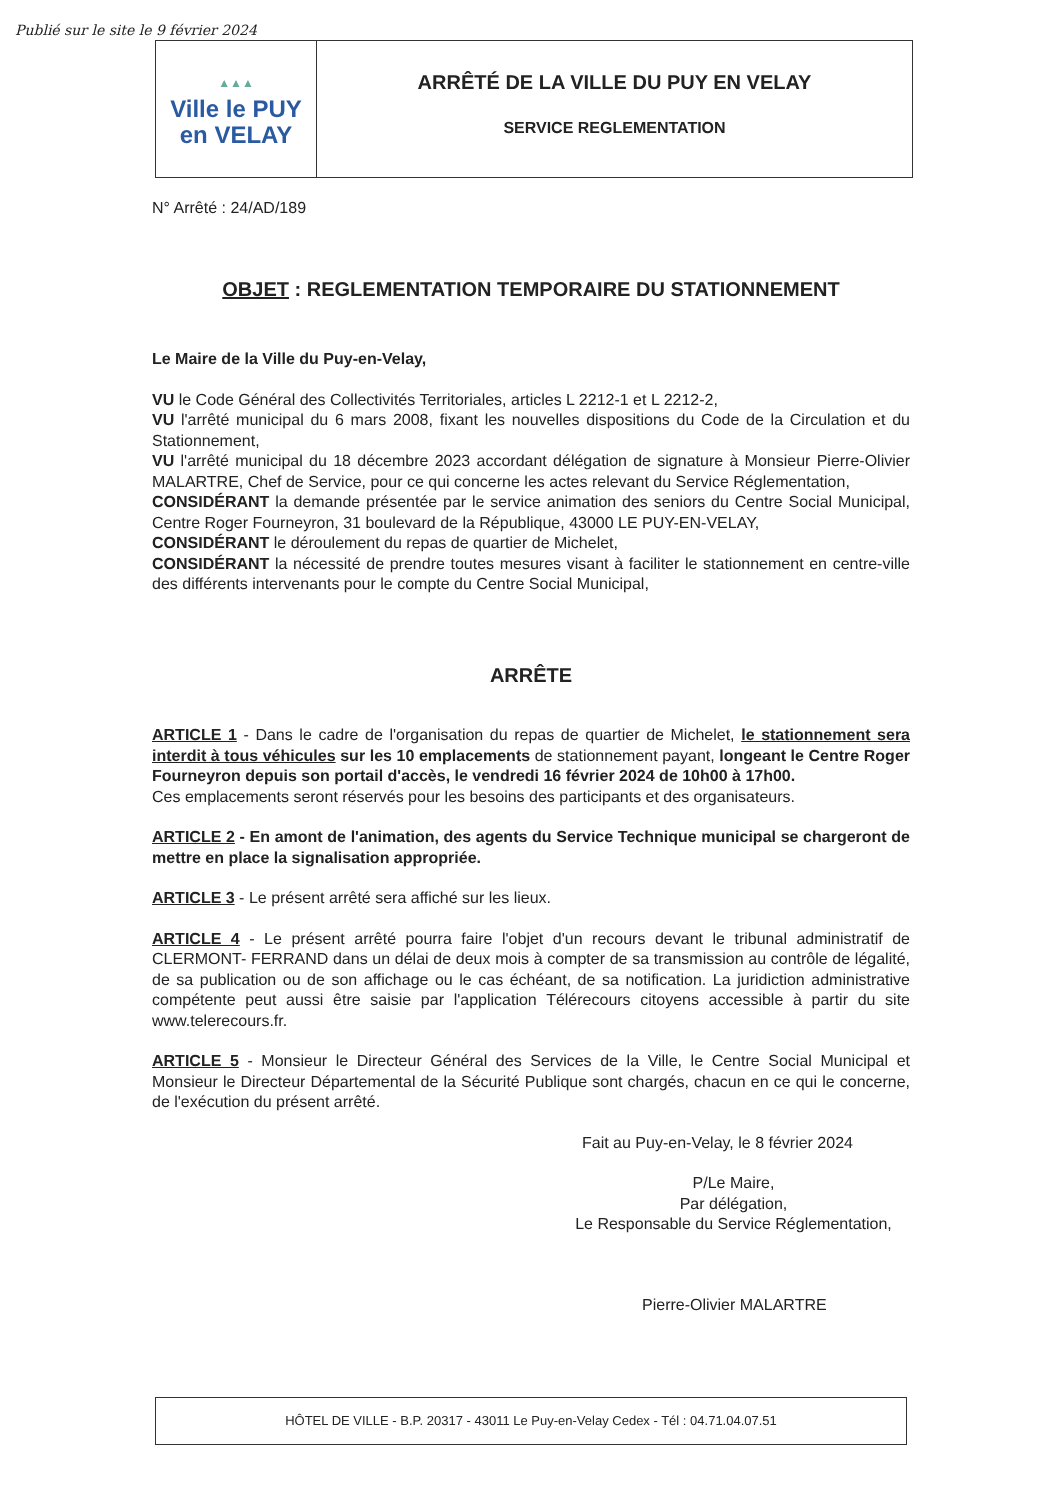Publié sur le site le 9 février 2024
▲▲▲
Ville le PUY
en VELAY
ARRÊTÉ DE LA VILLE DU PUY EN VELAY
SERVICE REGLEMENTATION
N° Arrêté : 24/AD/189
OBJET : REGLEMENTATION TEMPORAIRE DU STATIONNEMENT
Le Maire de la Ville du Puy-en-Velay,
VU le Code Général des Collectivités Territoriales, articles L 2212-1 et L 2212-2,
VU l'arrêté municipal du 6 mars 2008, fixant les nouvelles dispositions du Code de la Circulation et du Stationnement,
VU l'arrêté municipal du 18 décembre 2023 accordant délégation de signature à Monsieur Pierre-Olivier MALARTRE, Chef de Service, pour ce qui concerne les actes relevant du Service Réglementation,
CONSIDÉRANT la demande présentée par le service animation des seniors du Centre Social Municipal, Centre Roger Fourneyron, 31 boulevard de la République, 43000 LE PUY-EN-VELAY,
CONSIDÉRANT le déroulement du repas de quartier de Michelet,
CONSIDÉRANT la nécessité de prendre toutes mesures visant à faciliter le stationnement en centre-ville des différents intervenants pour le compte du Centre Social Municipal,
ARRÊTE
ARTICLE 1 - Dans le cadre de l'organisation du repas de quartier de Michelet, le stationnement sera interdit à tous véhicules sur les 10 emplacements de stationnement payant, longeant le Centre Roger Fourneyron depuis son portail d'accès, le vendredi 16 février 2024 de 10h00 à 17h00.
Ces emplacements seront réservés pour les besoins des participants et des organisateurs.
ARTICLE 2 - En amont de l'animation, des agents du Service Technique municipal se chargeront de mettre en place la signalisation appropriée.
ARTICLE 3 - Le présent arrêté sera affiché sur les lieux.
ARTICLE 4 - Le présent arrêté pourra faire l'objet d'un recours devant le tribunal administratif de CLERMONT- FERRAND dans un délai de deux mois à compter de sa transmission au contrôle de légalité, de sa publication ou de son affichage ou le cas échéant, de sa notification. La juridiction administrative compétente peut aussi être saisie par l'application Télérecours citoyens accessible à partir du site www.telerecours.fr.
ARTICLE 5 - Monsieur le Directeur Général des Services de la Ville, le Centre Social Municipal et Monsieur le Directeur Départemental de la Sécurité Publique sont chargés, chacun en ce qui le concerne, de l'exécution du présent arrêté.
Fait au Puy-en-Velay, le 8 février 2024
P/Le Maire,
Par délégation,
Le Responsable du Service Réglementation,
Pierre-Olivier MALARTRE
HÔTEL DE VILLE - B.P. 20317 - 43011 Le Puy-en-Velay Cedex - Tél : 04.71.04.07.51